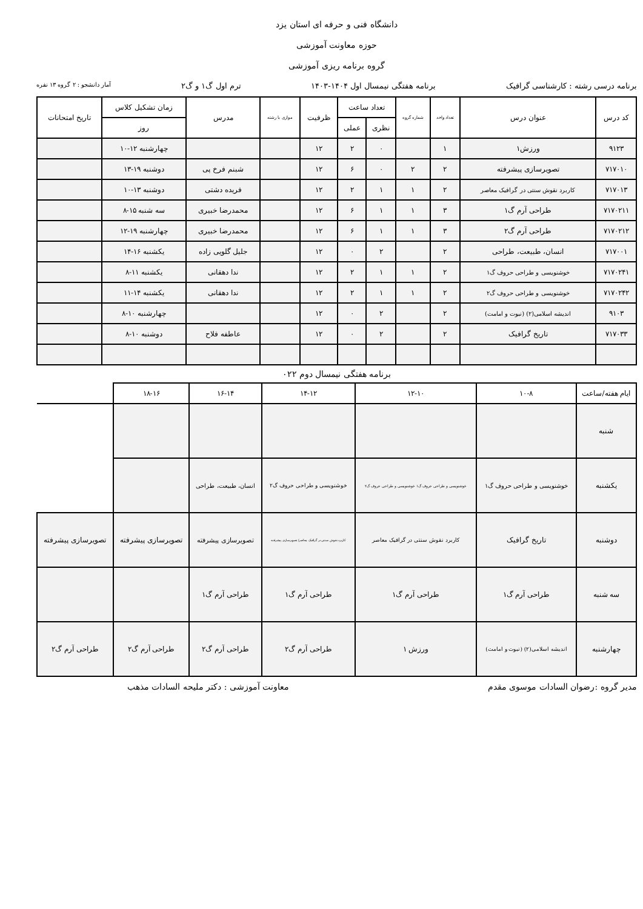دانشگاه فنی و حرفه ای استان یزد
حوزه معاونت آموزشی
گروه برنامه ریزی آموزشی
برنامه درسی رشته : کارشناسی گرافیک برنامه هفتگی نیمسال اول ۱۴۰۴-۱۴۰۳ ترم اول گ۱ و گ۲ آمار دانشجو : ۲ گروه ۱۳ نفره
| کد درس | عنوان درس | تعداد واحد | شماره گروه | تعداد ساعت | | ظرفیت | موازی با رشته | مدرس | زمان تشکیل کلاس | تاریخ امتحانات |
| --- | --- | --- | --- | --- | --- | --- | --- | --- | --- | --- |
| | | | | نظری | عملی | | | | روز | |
| ۹۱۲۳ | ورزش۱ | ۱ | | ۰ | ۲ | ۱۲ | | | چهارشنبه ۱۲-۱۰ | |
| ۷۱۷۰۱۰ | تصویرسازی پیشرفته | ۲ | ۲ | ۰ | ۶ | ۱۲ | | شبنم فرخ پی | دوشنبه ۱۹-۱۳ | |
| ۷۱۷۰۱۳ | کاربرد نقوش سنتی در گرافیک معاصر | ۲ | ۱ | ۱ | ۲ | ۱۲ | | فریده دشتی | دوشنبه ۱۳-۱۰ | |
| ۷۱۷۰۲۱۱ | طراحی آرم گ۱ | ۳ | ۱ | ۱ | ۶ | ۱۲ | | محمدرضا خبیری | سه شنبه ۱۵-۸ | |
| ۷۱۷۰۲۱۲ | طراحی آرم گ۲ | ۳ | ۱ | ۱ | ۶ | ۱۲ | | محمدرضا خبیری | چهارشنبه ۱۹-۱۲ | |
| ۷۱۷۰۰۱ | انسان، طبیعت، طراحی | ۲ | | ۲ | ۰ | ۱۲ | | جلیل گلویی زاده | یکشنبه ۱۶-۱۴ | |
| ۷۱۷۰۲۴۱ | خوشنویسی و طراحی حروف گ۱ | ۲ | ۱ | ۱ | ۲ | ۱۲ | | ندا دهقانی | یکشنبه ۱۱-۸ | |
| ۷۱۷۰۲۴۲ | خوشنویسی و طراحی حروف گ۲ | ۲ | ۱ | ۱ | ۲ | ۱۲ | | ندا دهقانی | یکشنبه ۱۴-۱۱ | |
| ۹۱۰۳ | اندیشه اسلامی(۲) (نبوت و امامت) | ۲ | | ۲ | ۰ | ۱۲ | | | چهارشنبه ۱۰-۸ | |
| ۷۱۷۰۳۳ | تاریخ گرافیک | ۲ | | ۲ | ۰ | ۱۲ | | عاطفه فلاح | دوشنبه ۱۰-۸ | |
برنامه هفتگی نیمسال دوم ۰۲۲
| ایام هفته/ساعت | ۱۰-۸ | ۱۲-۱۰ | ۱۴-۱۲ | ۱۶-۱۴ | ۱۸-۱۶ | |
| --- | --- | --- | --- | --- | --- | --- |
| شنبه | | | | | | |
| یکشنبه | خوشنویسی و طراحی حروف گ۱ | خوشنویسی و طراحی حروف گ۱ خوشنویسی و طراحی حروف گ۲ | خوشنویسی و طراحی حروف گ۲ | انسان، طبیعت، طراحی | | |
| دوشنبه | تاریخ گرافیک | کاربرد نقوش سنتی در گرافیک معاصر | کاربرد نقوش سنتی در گرافیک معاصر/ تصویرسازی پیشرفته | تصویرسازی پیشرفته | تصویرسازی پیشرفته | تصویرسازی پیشرفته |
| سه شنبه | طراحی آرم گ۱ | طراحی آرم گ۱ | طراحی آرم گ۱ | طراحی آرم گ۱ | | |
| چهارشنبه | اندیشه اسلامی(۲) (نبوت و امامت) | ورزش ۱ | طراحی آرم گ۲ | طراحی آرم گ۲ | طراحی آرم گ۲ | طراحی آرم گ۲ |
مدیر گروه :رضوان السادات موسوی مقدم معاونت آموزشی : دکتر ملیحه السادات مذهب